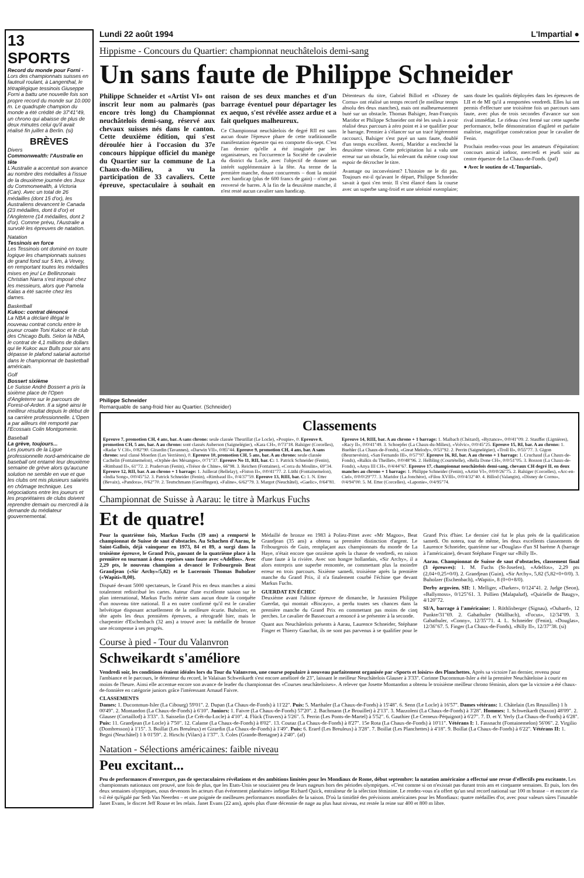13 SPORTS
Record du monde pour Forni - Lors des championnats suisses en fauteuil roulant, à Langenthal, le tétraplégique tessinois Giuseppe Forni a battu une nouvelle fois son propre record du monde sur 10.000 m. Le quadruple champion du monde a été crédité de 37'41"49, un chrono qui abaisse de plus de deux minutes celui qu'il avait réalisé fin juillet à Berlin. (si)
BRÈVES
Divers
Commonwealth: l'Australie en tête
L'Australie a accentué son avance au nombre des médailles à l'issue de la deuxième journée des Jeux du Commonwealth, à Victoria (Can). Avec un total de 26 médailles (dont 15 d'or), les Australiens devancent le Canada (23 médailles, dont 8 d'or) et l'Angleterre (14 médailles, dont 2 d'or). Comme prévu, l'Australie a survolé les épreuves de natation.
Natation
Tessinois en force
Les Tessinois ont dominé en toute logique les championnats suisses de grand fond sur 5 km, à Vevey, en remportant toutes les médailles mises en jeu! Le Bellinzonais Christian Narra s'est imposé chez les messieurs, alors que Pamela Kalas a été sacrée chez les dames.
Basketball
Kukoc: contrat dénoncé
La NBA a déclaré illégal le nouveau contrat conclu entre le joueur croate Toni Kukoc et le club des Chicago Bulls. Selon la NBA, le contrat de 4,1 millions de dollars qui lie Kukoc aux Bulls pour six ans dépasse le plafond salarial autorisé dans le championnat de basketball américain.
Golf
Bossert sixième
Le Suisse André Bossert a pris la sixième place de l'Open d'Angleterre sur le parcours de Forest-of-Arden. Il a signé ainsi le meilleur résultat depuis le début de sa carrière professionnelle. L'Open a par ailleurs été remporté par l'Ecossais Colin Montgomerie.
Baseball
La grève, toujours...
Les joueurs de la Ligue professionnelle nord-américaine de baseball ont entamé leur deuxième semaine de grève alors qu'aucune solution ne semble en vue et que les clubs ont mis plusieurs salariés en chômage technique. Les négociations entre les joueurs et les propriétaires de clubs doivent reprendre demain ou mercredi à la demande du médiateur gouvernemental.
Lundi 22 août 1994 L'Impartial ●
Hippisme - Concours du Quartier: championnat neuchâtelois demi-sang
Un sans faute de Philippe Schneider
Philippe Schneider et «Artist VI» ont inscrit leur nom au palmarès (pas encore très long) du Championnat neuchâtelois demi-sang, réservé aux chevaux suisses nés dans le canton. Cette deuxième édition, qui s'est déroulée hier à l'occasion du 37e concours hippique officiel du manège du Quartier sur la commune de La Chaux-du-Milieu, a vu la participation de 33 cavaliers. Cette épreuve, spectaculaire à souhait en raison de ses deux manches et d'un barrage éventuel pour départager les ex aequo, s'est révélée assez ardue et a fait quelques malheureux.
Ce Championnat neuchâtelois de degré RII est sans aucun doute l'épreuve phare de cette traditionnelle manifestation équestre qui en comporte dix-sept. C'est l'an dernier qu'elle a été imaginée par les organisateurs, en l'occurrence la Société de cavalerie du district du Locle, avec l'objectif de donner un intérêt supplémentaire à la fête. Au terme de la première manche, douze concurrents – dont la moitié avec handicap (plus de 600 francs de gain) – n'ont pas renversé de barres. A la fin de la deuxième manche, il n'est resté aucun cavalier sans handicap.
Détenteurs du titre, Gabriel Billod et «Disney de Cornu» ont réalisé un temps record (le meilleur temps absolu des deux manches), mais ont malheureusement buté sur un obstacle. Thomas Balsiger, Jean-François Maridor et Philippe Schneider ont été les seuls à avoir réalisé deux parcours à zéro point et à se qualifier pour le barrage. Premier à s'élancer sur un tracé légèrement raccourci, Balsiger s'est payé un sans faute, doublé d'un temps excellent. Averti, Maridor a enclenché la deuxième vitesse. Cette précipitation lui a valu une erreur sur un obstacle, lui enlevant du même coup tout espoir de décrocher le titre.
Avantage ou inconvénient? L'histoire ne le dit pas. Toujours est-il qu'avant le départ, Philippe Schneider savait à quoi s'en tenir. Il s'est élancé dans la course avec un superbe sang-froid et une sérénité exemplaire; sans doute les qualités déployées dans les épreuves de LII et de MI qu'il a remportées vendredi. Elles lui ont permis d'effectuer une troisième fois un parcours sans faute, avec plus de trois secondes d'avance sur son rival immédiat. Le rideau s'est fermé sur cette superbe performance, belle démonstration d'agileté et parfaite maîtrise, magnifique consécration pour le cavalier de Fenin.
Prochain rendez-vous pour les amateurs d'équitation: concours amical indoor, mercredi et jeudi soir au centre équestre de La Chaux-de-Fonds. (paf)
● Avec le soutien de «L'Impartial».
Philippe Schneider
Remarquable de sang-froid hier au Quartier. (Schneider)
Classements
Epreuve 7, promotion CH, 4 ans, bar. A sans chrono: seule classée Theurillat (Le Locle), «Poupie», 0. Epreuve 8, promotion CH, 5 ans, bar. A au chrono: sont classés Auberson (Saignelégier), «Kara CH», 0/73"18. Balsiger (Corcelles), «Radar V CH», 0/82"90. Girardin (Tavannes), «Darwin VII», 0/85"44. Epreuve 9, promotion CH, 4 ans, bar. A sans chrono: seul classé Moerlen (Les Verrières), 0. Epreuve 10, promotion CH, 5 ans, bar. A au chrono: seule classée Cachelin (Fontainemelon), «Orphée des Mésanges», 0/71"37. Epreuve No 11, RII, bar. C: 1. Patrick Schneider (Fenin), «Rimbaud II», 61"72. 2. Pradervan (Fenin), «Trésor de Chine», 66"98. 3. Reichen (Fontaines), «Corra du Moulin», 69"34. Epreuve 12, RII, bar. A au chrono + 1 barrage: 1. Juillerat (Bellelay), «Fiston II», 0/0/41"77. 2. Lüthi (Fontainemelon), «India Song», 0/0/45"52. 3. Patrick Schneider (Fenin), «Rimbaud II», 0/4/37"59. Epreuve 13, RIII, bar. C: 1. N. Etter (Bevaix), «Pandora», 0/62"70. 2. Teutschmann (Gerolfingen), «Faline», 6/62"79. 3. Margot (Neuchâtel), «Gaelic», 0/64"81.
Epreuve 14, RIII, bar. A au chrono + 1 barrage: 1. Maibach (Chézard), «Byzance», 0/0/41"09. 2. Stauffer (Lignières), «Racy II», 0/0/41"49. 3. Schoepfer (La Chaux-du-Milieu), «Volvic», 0/0/45"25. Epreuve 15, RI, bar. A au chrono: 1. Buehler (La Chaux-de-Fonds), «Great Melody», 0/53"92. 2. Perrin (Saignelégier), «Troll II», 0/55"77. 3. Gigon (Beurnevésin), «San Fernando III», 0/57"97. Epreuve 16, RI, bar. A au chrono + 1 barrage: 1. Cruchaud (La Chaux-de-Fonds), «Balkis du Theillet», 0/0/48"96. 2. Helbling (Courtételle), «Bella Done CH», 0/0/51"05. 3. Bosson (La Chaux-de-Fonds), «Anya III CH», 0/4/44"67. Epreuve 17, championnat neuchâtelois demi-sang, chevaux CH degré II, en deux manches au chrono + 1 barrage: 1. Philippe Schneider (Fenin), «Artist VI», 0/0/0/26"75. 2. Balsiger (Corcelles), «Arc-en-Ciel», 0/0/0/29"77. 3. Maridor (La Jonchère), «Filou XVIII», 0/0/4/32"40. 4. Billod (Valangin), «Disney de Cornu», 0/4/94"00. 5. M. Etter (Corcelles), «Laponie», 0/4/95"74.
Championnat de Suisse à Aarau: le titre à Markus Fuchs
Et de quatre!
Pour la quatrième fois, Markus Fuchs (39 ans) a remporté le championnat de Suisse de saut d'obstacles. Au Schachen d'Aarau, le Saint-Gallois, déjà vainqueur en 1973, 84 et 89, a surgi dans la troisième épreuve, le Grand Prix, passant de la quatrième place à la première en tournant à deux reprises sans faute avec «Adelfos». Avec 2,29 pts, le nouveau champion a devancé le Fribourgeois Beat Grandjean («Sir Archy»/5,82) et le Lucernois Thomas Buholzer («Wapiti»/8,00).
Disputé devant 5000 spectateurs, le Grand Prix en deux manches a ainsi totalement redistribué les cartes. Auteur d'une excellente saison sur le plan international, Markus Fuchs mérite sans aucun doute la conquête d'un nouveau titre national. Il a en outre confirmé qu'il est le cavalier helvétique disposant actuellement de la meilleure écurie. Buholzer, en tête après les deux premières épreuves, a rétrogradé hier, mais le charpentier d'Eschenbach (32 ans) a trouvé avec la médaille de bronze une récompense à ses progrès.
Médaillé de bronze en 1983 à Poliez-Pittet avec «Mr Magoo», Beat Grandjean (35 ans) a obtenu sa première distinction d'argent. Le Fribourgeois de Guin, remplaçant aux championnats du monde de La Haye, n'était encore que onzième après la chasse de vendredi, en raison d'une faute à la rivière. Avec son hongre hollandais, «Sir Archy», il a alors entrepris une superbe remontée, ne commettant plus la moindre erreur en trois parcours. Sixième samedi, troisième après la première manche du Grand Prix, il n'a finalement courbé l'échine que devant Markus Fuchs.
GUERDAT EN ÉCHEC
Deuxième avant l'ultime épreuve de dimanche, le Jurassien Philippe Guerdat, qui montait «Biscayo», a perdu toutes ses chances dans la première manche du Grand Prix en commettant pas moins de cinq perches. Le cavalier de Bassecourt a renoncé à se présenter à la seconde.
Quant aux Neuchâtelois présents à Aarau, Laurence Schneider, Stéphane Finger et Thierry Gauchat, ils ne sont pas parvenus à se qualifier pour le Grand Prix d'hier. Le dernier cité fut le plus près de la qualification samedi. On notera, tout de même, les deux excellents classements de Laurence Schneider, quatrième sur «Douglas» d'un SI barème A (barrage à l'américaine), devant Stéphane Finger sur «Billy II».
Aarau. Championnat de Suisse de saut d'obstacles, classement final (3 épreuves): 1. M. Fuchs (St-Josefen), «Adelfos», 2,29 pts (2,04+0,25+0/0). 2. Grandjean (Guin), «Sir Archy», 5,82 (5,82+0+0/0). 3. Buholzer (Eschenbach), «Wapiti», 8 (0+0+8/0).
Derby argovien. SII: 1. Melliger, «Darker», 0/124"41. 2. Judge (Seon), «Ballymoss», 0/125"61. 3. Pollien (Malapalud), «Quirielle de Baugy», 4/120"72.
SI/A, barrage à l'américaine: 1. Röthlisberger (Signau), «Oubard», 12 Punkte/31"69. 2. Gabathuler (Wallbach), «Focus», 12/34"09. 3. Gabathuler, «Conny», 12/35"71. 4. L. Schneider (Fenin), «Douglas», 12/36"67. 5. Finger (La Chaux-de-Fonds), «Billy II», 12/37"38. (si)
Course à pied - Tour du Valanvron
Schweikardt s'améliore
Vendredi soir, les conditions étaient idéales lors du Tour du Valanvron, une course populaire à nouveau parfaitement organisée par «Sports et loisirs» des Planchettes. Après sa victoire l'an dernier, revenu pour l'ambiance et le parcours, le détenteur du record, le Valaisan Schweikardt s'est encore amélioré de 23", laissant le meilleur Neuchâtelois Glauser à 3'33". Corinne Ducommun-Isler a été la première Neuchâteloise à courir en moins de l'heure. Ainsi elle accentue encore son avance de leader du championnat des «Courses neuchâteloises». A relever que Josette Montandon a obtenu le troisième meilleur chrono féminin, alors que la victoire a été chaux-de-fonnière en catégorie juniors grâce l'intéressant Arnaud Faivre.
CLASSEMENTS
Dames: 1. Ducommun-Isler (La Cibourg) 59'01". 2. Dupan (La Chaux-de-Fonds) à 11'22". Puis: 5. Marthaler (La Chaux-de-Fonds) à 15'48". 6. Senn (Le Locle) à 16'57". Dames vétérans: 1. Châtelain (Les Reussilles) 1 h 00'49". 2. Montandon (La Chaux-de-Fonds) à 6'10". Juniors: 1. Faivre (La Chaux-de-Fonds) 57'20". 2. Bachmann (Le Brouillet) à 2'13". 3. Mazzoleni (La Chaux-de-Fonds) à 3'28". Hommes: 1. Schweikardt (Saxon) 48'09". 2. Glauser (Cortaillod) à 3'33". 3. Saisselin (Le Crêt-du-Locle) à 4'10". 4. Flück (Travers) à 5'26". 5. Perrin (Les Ponts-de-Martel) à 5'52". 6. Gauthier (Le Cerneux-Péquignot) à 6'27". 7. D. et Y. Yerly (La Chaux-de-Fonds) à 6'28". Puis: 11. Grandjean (Le Locle) à 7'50". 12. Calame (La Chaux-de-Fonds) à 8'02". 13. Coutaz (La Chaux-de-Fonds) à 8'27". 15e Rota (La Chaux-de-Fonds) à 10'11". Vétérans I: 1. Fassnacht (Fontainemelon) 56'06". 2. Virgilio (Dombresson) à 1'15". 3. Boillat (Les Breuleux) et Girardin (La Chaux-de-Fonds) à 1'49". Puis: 6. Erard (Les Breuleux) à 3'28". 7. Boillat (Les Planchettes) à 4'18". 9. Boillat (La Chaux-de-Fonds) à 6'22". Vétérans II: 1. Begni (Neuchâtel) 1 h 01'59". 2. Hirschi (Vilars) à 1'37". 3. Coles (Grande-Bretagne) à 2'40". (af)
Natation - Sélections américaines: faible niveau
Peu excitant...
Peu de performances d'envergure, pas de spectaculaires révélations et des ambitions limitées pour les Mondiaux de Rome, début septembre: la natation américaine a effectué une revue d'effectifs peu excitante. Les championnats nationaux ont prouvé, une fois de plus, que les Etats-Unis se souciaient peu de leurs nageurs hors des périodes olympiques. «C'est comme si on n'existait pas durant trois ans et cinquante semaines. Et puis, lors des deux semaines olympiques, nous devenons les acteurs d'un événement planétaire» indique Richard Quick, entraîneur de la sélection féminine. Le rendez-vous n'a offert qu'un seul record national sur 100 m brasse – et encore n'a-t-il été qu'égalé par Seth Van Neerden – et une poignée de meilleures performances mondiales de la saison. D'où la timidité des prévisions américaines pour les Mondiaux: quatre médailles d'or, avec pour valeurs sûres l'inusable Janet Evans, le discret Jeff Rouse et les relais. Janet Evans (22 ans), après plus d'une décennie de nage au plus haut niveau, est restée la reine sur 400 et 800 m libre.